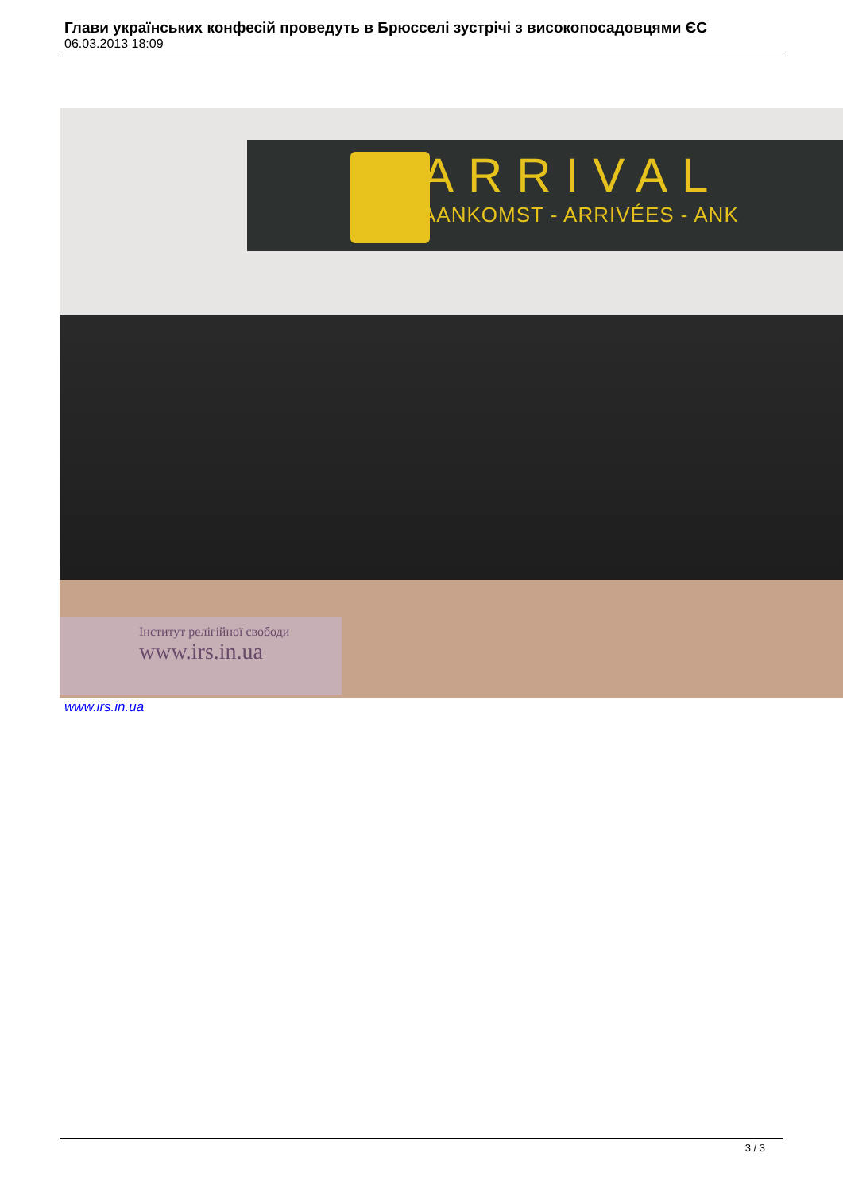Глави українських конфесій проведуть в Брюсселі зустрічі з високопосадовцями ЄС
06.03.2013 18:09
ARRIVAL
AANKOMST - ARRIVÉES - ANK
Інститут релігійної свободи
www.irs.in.ua
www.irs.in.ua
3 / 3